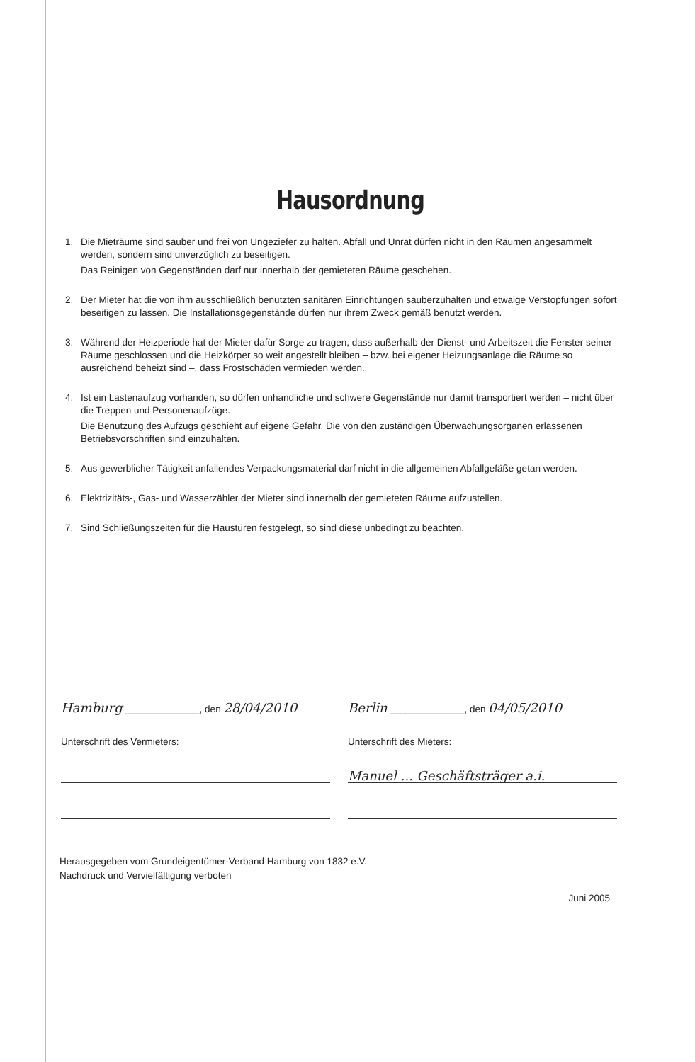Hausordnung
1. Die Mieträume sind sauber und frei von Ungeziefer zu halten. Abfall und Unrat dürfen nicht in den Räumen angesammelt werden, sondern sind unverzüglich zu beseitigen.
Das Reinigen von Gegenständen darf nur innerhalb der gemieteten Räume geschehen.
2. Der Mieter hat die von ihm ausschließlich benutzten sanitären Einrichtungen sauberzuhalten und etwaige Verstopfungen sofort beseitigen zu lassen. Die Installationsgegenstände dürfen nur ihrem Zweck gemäß benutzt werden.
3. Während der Heizperiode hat der Mieter dafür Sorge zu tragen, dass außerhalb der Dienst- und Arbeitszeit die Fenster seiner Räume geschlossen und die Heizkörper so weit angestellt bleiben – bzw. bei eigener Heizungsanlage die Räume so ausreichend beheizt sind –, dass Frostschäden vermieden werden.
4. Ist ein Lastenaufzug vorhanden, so dürfen unhandliche und schwere Gegenstände nur damit transportiert werden – nicht über die Treppen und Personenaufzüge.
Die Benutzung des Aufzugs geschieht auf eigene Gefahr. Die von den zuständigen Überwachungsorganen erlassenen Betriebsvorschriften sind einzuhalten.
5. Aus gewerblicher Tätigkeit anfallendes Verpackungsmaterial darf nicht in die allgemeinen Abfallgefäße getan werden.
6. Elektrizitäts-, Gas- und Wasserzähler der Mieter sind innerhalb der gemieteten Räume aufzustellen.
7. Sind Schließungszeiten für die Haustüren festgelegt, so sind diese unbedingt zu beachten.
Hamburg ______________, den 28/04/2010
Unterschrift des Vermieters:
Berlin ______________, den 04/05/2010
Unterschrift des Mieters:
Manuel ... Geschäftsträger a.i.
Herausgegeben vom Grundeigentümer-Verband Hamburg von 1832 e.V.
Nachdruck und Vervielfältigung verboten
Juni 2005